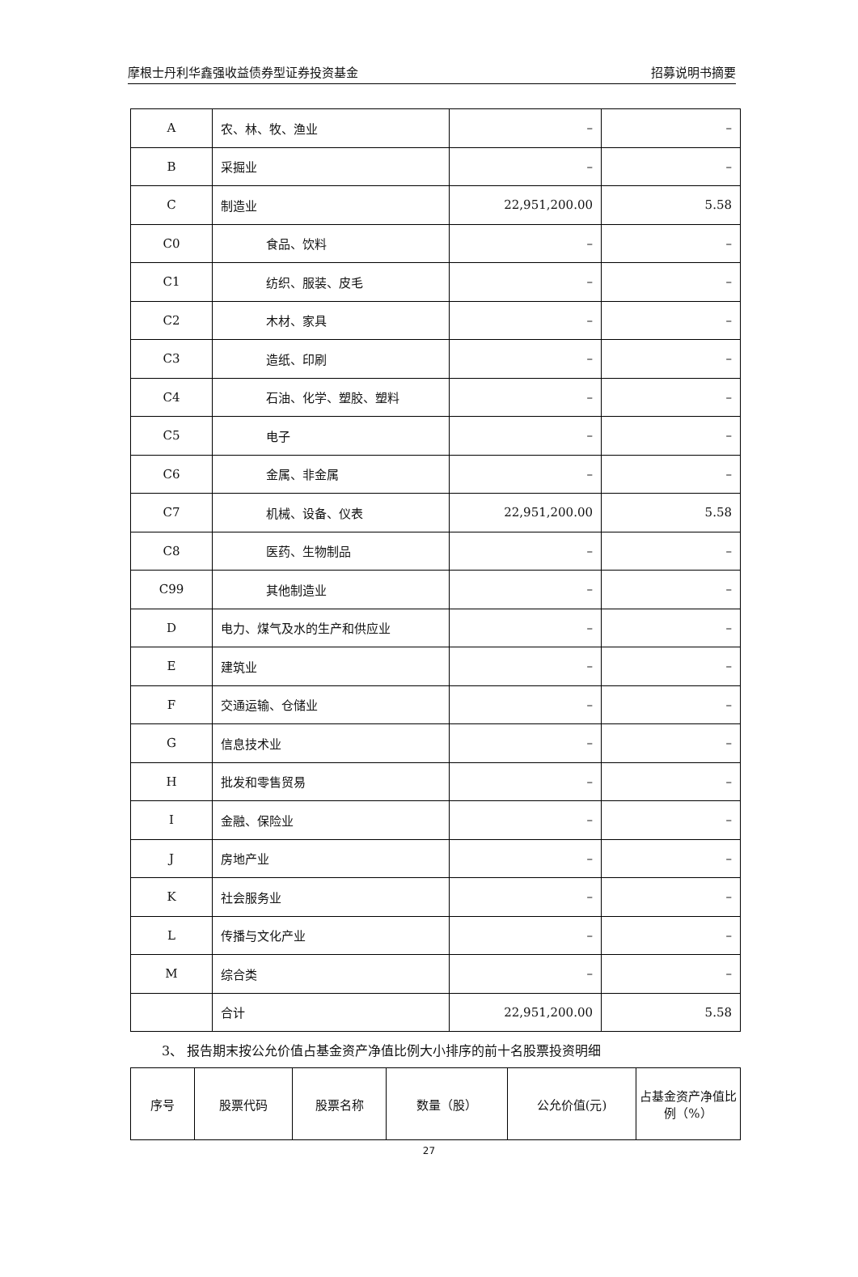摩根士丹利华鑫强收益债券型证券投资基金 招募说明书摘要
| A | 农、林、牧、渔业 | – | – |
| B | 采掘业 | – | – |
| C | 制造业 | 22,951,200.00 | 5.58 |
| C0 | 食品、饮料 | – | – |
| C1 | 纺织、服装、皮毛 | – | – |
| C2 | 木材、家具 | – | – |
| C3 | 造纸、印刷 | – | – |
| C4 | 石油、化学、塑胶、塑料 | – | – |
| C5 | 电子 | – | – |
| C6 | 金属、非金属 | – | – |
| C7 | 机械、设备、仪表 | 22,951,200.00 | 5.58 |
| C8 | 医药、生物制品 | – | – |
| C99 | 其他制造业 | – | – |
| D | 电力、煤气及水的生产和供应业 | – | – |
| E | 建筑业 | – | – |
| F | 交通运输、仓储业 | – | – |
| G | 信息技术业 | – | – |
| H | 批发和零售贸易 | – | – |
| I | 金融、保险业 | – | – |
| J | 房地产业 | – | – |
| K | 社会服务业 | – | – |
| L | 传播与文化产业 | – | – |
| M | 综合类 | – | – |
| | 合计 | 22,951,200.00 | 5.58 |
3、 报告期末按公允价值占基金资产净值比例大小排序的前十名股票投资明细
| 序号 | 股票代码 | 股票名称 | 数量（股） | 公允价值(元) | 占基金资产净值比例（%） |
| --- | --- | --- | --- | --- | --- |
27